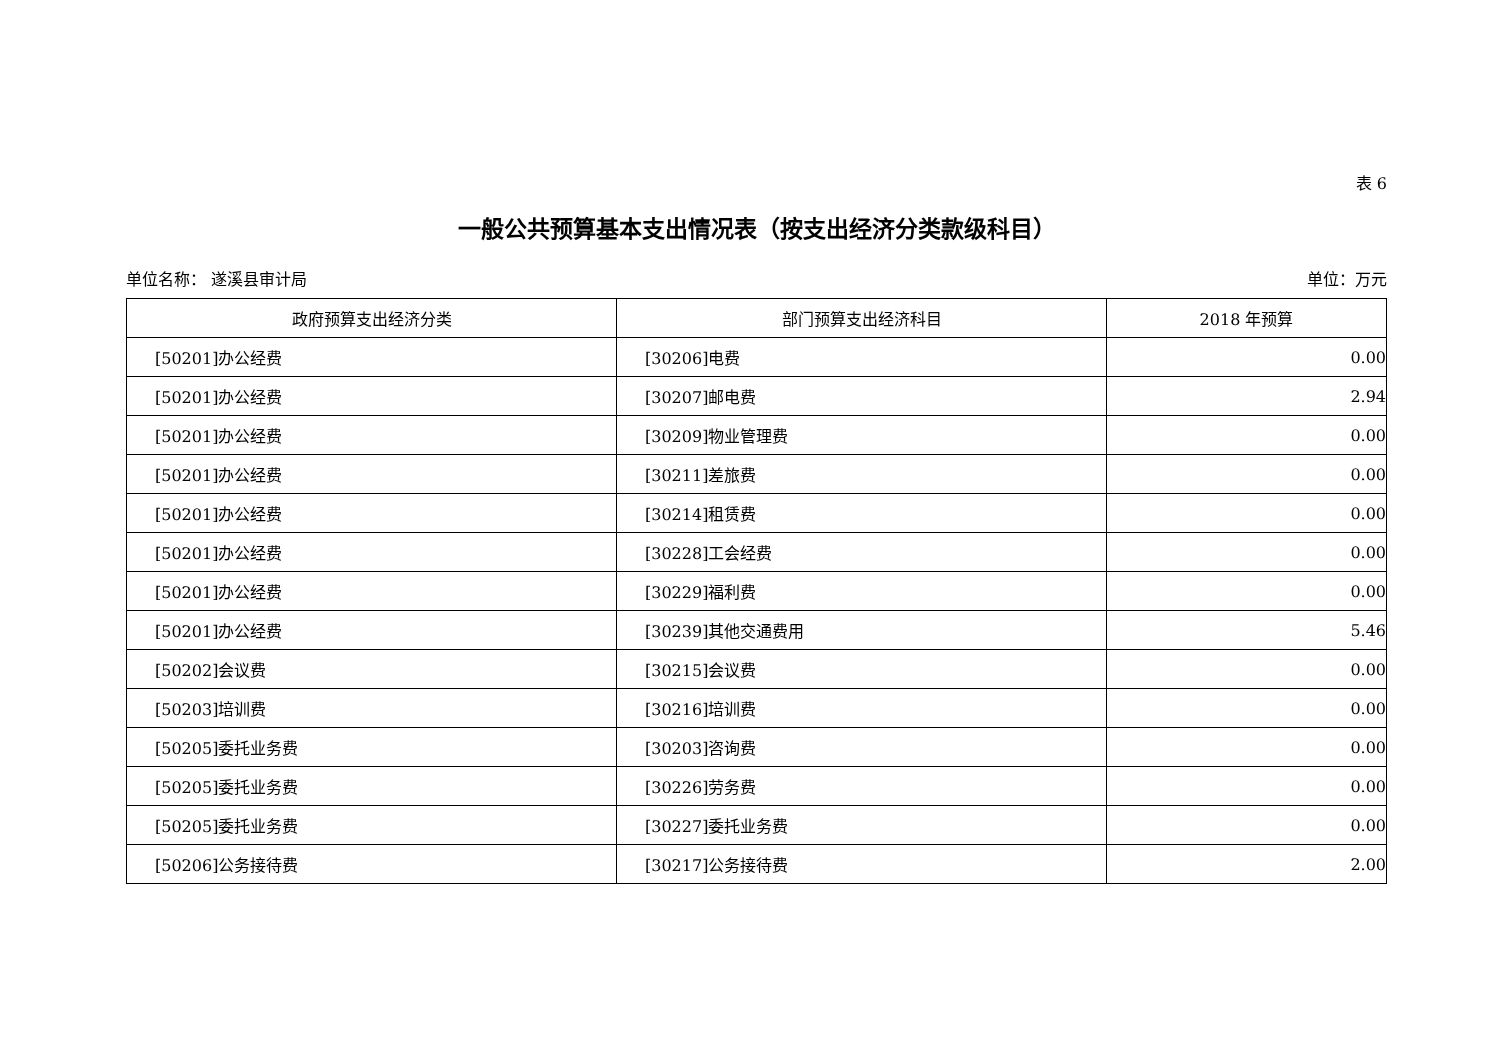表 6
一般公共预算基本支出情况表（按支出经济分类款级科目）
单位名称： 遂溪县审计局 单位：万元
| 政府预算支出经济分类 | 部门预算支出经济科目 | 2018 年预算 |
| --- | --- | --- |
| [50201]办公经费 | [30206]电费 | 0.00 |
| [50201]办公经费 | [30207]邮电费 | 2.94 |
| [50201]办公经费 | [30209]物业管理费 | 0.00 |
| [50201]办公经费 | [30211]差旅费 | 0.00 |
| [50201]办公经费 | [30214]租赁费 | 0.00 |
| [50201]办公经费 | [30228]工会经费 | 0.00 |
| [50201]办公经费 | [30229]福利费 | 0.00 |
| [50201]办公经费 | [30239]其他交通费用 | 5.46 |
| [50202]会议费 | [30215]会议费 | 0.00 |
| [50203]培训费 | [30216]培训费 | 0.00 |
| [50205]委托业务费 | [30203]咨询费 | 0.00 |
| [50205]委托业务费 | [30226]劳务费 | 0.00 |
| [50205]委托业务费 | [30227]委托业务费 | 0.00 |
| [50206]公务接待费 | [30217]公务接待费 | 2.00 |